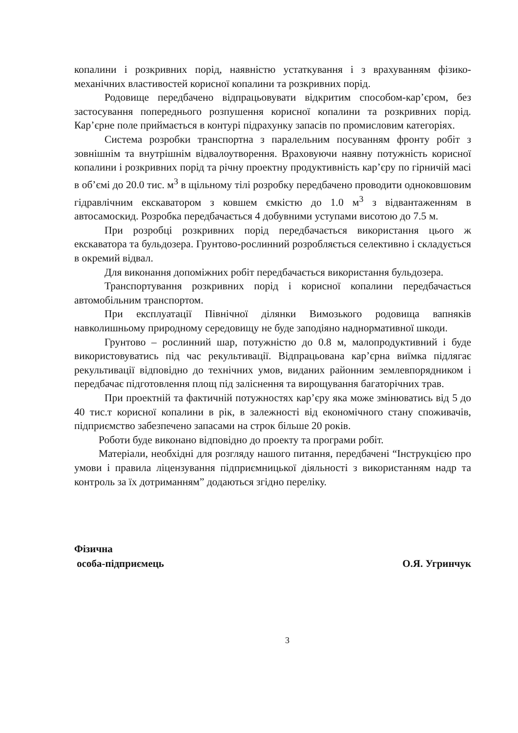копалини і розкривних порід, наявністю устаткування і з врахуванням фізико-механічних властивостей корисної копалини та розкривних порід.
Родовище передбачено відпрацьовувати відкритим способом-кар’єром, без застосування попереднього розпушення корисної копалини та розкривних порід. Кар’єрне поле приймається в контурі підрахунку запасів по промисловим категоріях.
Система розробки транспортна з паралельним посуванням фронту робіт з зовнішнім та внутрішнім відвалоутворення. Враховуючи наявну потужність корисної копалини і розкривних порід та річну проектну продуктивність кар’єру по гірничій масі в об’ємі до 20.0 тис. м<sup>3</sup> в щільному тілі розробку передбачено проводити одноковшовим гідравлічним екскаватором з ковшем ємкістю до 1.0 м<sup>3</sup> з відвантаженням в автосамоскид. Розробка передбачається 4 добувними уступами висотою до 7.5 м.
При розробці розкривних порід передбачається використання цього ж екскаватора та бульдозера. Грунтово-рослинний розробляється селективно і складується в окремий відвал.
Для виконання допоміжних робіт передбачається використання бульдозера.
Транспортування розкривних порід і корисної копалини передбачається автомобільним транспортом.
При експлуатації Північної ділянки Вимозького родовища вапняків навколишньому природному середовищу не буде заподіяно наднормативної шкоди.
Грунтово – рослинний шар, потужністю до 0.8 м, малопродуктивний і буде використовуватись під час рекультивації. Відпрацьована кар’єрна виїмка підлягає рекультивації відповідно до технічних умов, виданих районним землевпорядником і передбачає підготовлення площ під заліснення та вирощування багаторічних трав.
При проектній та фактичній потужностях кар’єру яка може змінюватись від 5 до 40 тис.т корисної копалини в рік, в залежності від економічного стану споживачів, підприємство забезпечено запасами на строк більше 20 років.
Роботи буде виконано відповідно до проекту та програми робіт.
Матеріали, необхідні для розгляду нашого питання, передбачені “Інструкцією про умови і правила ліцензування підприємницької діяльності з використанням надр та контроль за їх дотриманням” додаються згідно переліку.
Фізична
особа-підприємець
О.Я. Угринчук
3